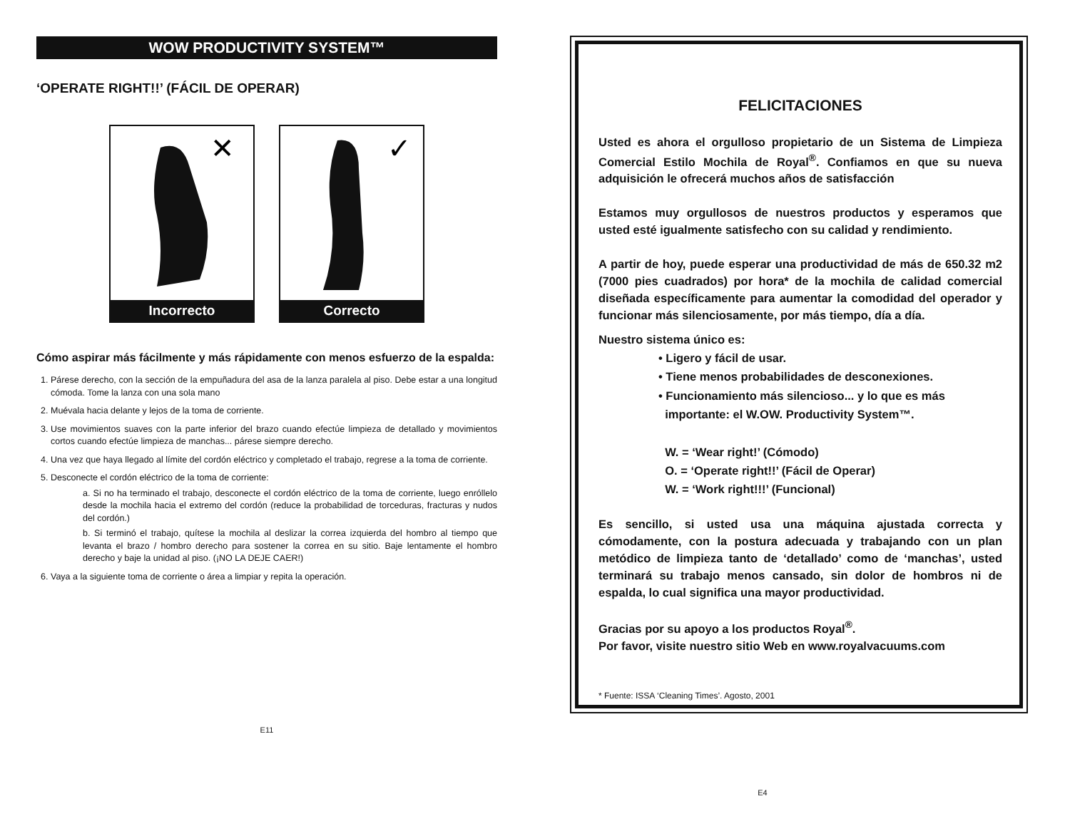WOW PRODUCTIVITY SYSTEM™
‘OPERATE RIGHT!!’ (FÁCIL DE OPERAR)
✕
Incorrecto
✓
Correcto
Cómo aspirar más fácilmente y más rápidamente con menos esfuerzo de la espalda:
1. Párese derecho, con la sección de la empuñadura del asa de la lanza paralela al piso. Debe estar a una longitud cómoda. Tome la lanza con una sola mano
2. Muévala hacia delante y lejos de la toma de corriente.
3. Use movimientos suaves con la parte inferior del brazo cuando efectúe limpieza de detallado y movimientos cortos cuando efectúe limpieza de manchas... párese siempre derecho.
4. Una vez que haya llegado al límite del cordón eléctrico y completado el trabajo, regrese a la toma de corriente.
5. Desconecte el cordón eléctrico de la toma de corriente:
a. Si no ha terminado el trabajo, desconecte el cordón eléctrico de la toma de corriente, luego enróllelo desde la mochila hacia el extremo del cordón (reduce la probabilidad de torceduras, fracturas y nudos del cordón.)
b. Si terminó el trabajo, quítese la mochila al deslizar la correa izquierda del hombro al tiempo que levanta el brazo / hombro derecho para sostener la correa en su sitio. Baje lentamente el hombro derecho y baje la unidad al piso. (¡NO LA DEJE CAER!)
6. Vaya a la siguiente toma de corriente o área a limpiar y repita la operación.
E11
FELICITACIONES
Usted es ahora el orgulloso propietario de un Sistema de Limpieza Comercial Estilo Mochila de Royal<sup>®</sup>. Confiamos en que su nueva adquisición le ofrecerá muchos años de satisfacción
Estamos muy orgullosos de nuestros productos y esperamos que usted esté igualmente satisfecho con su calidad y rendimiento.
A partir de hoy, puede esperar una productividad de más de 650.32 m2 (7000 pies cuadrados) por hora* de la mochila de calidad comercial diseñada específicamente para aumentar la comodidad del operador y funcionar más silenciosamente, por más tiempo, día a día.
Nuestro sistema único es:
• Ligero y fácil de usar.
• Tiene menos probabilidades de desconexiones.
• Funcionamiento más silencioso... y lo que es más
importante: el W.OW. Productivity System™.
W. = ‘Wear right!’ (Cómodo)
O. = ‘Operate right!!’ (Fácil de Operar)
W. = ‘Work right!!!’ (Funcional)
Es sencillo, si usted usa una máquina ajustada correcta y cómodamente, con la postura adecuada y trabajando con un plan metódico de limpieza tanto de ‘detallado’ como de ‘manchas’, usted terminará su trabajo menos cansado, sin dolor de hombros ni de espalda, lo cual significa una mayor productividad.
Gracias por su apoyo a los productos Royal<sup>®</sup>.
Por favor, visite nuestro sitio Web en www.royalvacuums.com
* Fuente: ISSA ‘Cleaning Times’. Agosto, 2001
E4